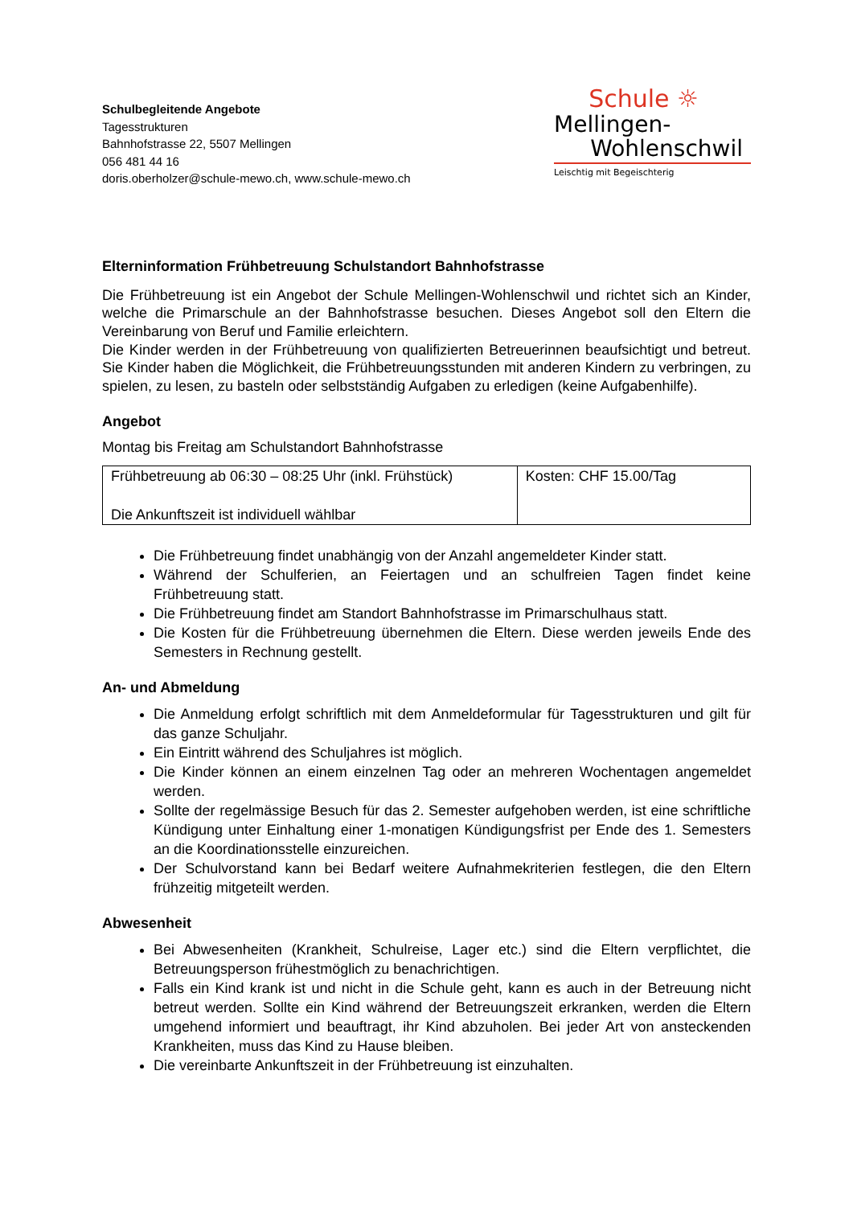Schulbegleitende Angebote
Tagesstrukturen
Bahnhofstrasse 22, 5507 Mellingen
056 481 44 16
doris.oberholzer@schule-mewo.ch, www.schule-mewo.ch
Schule ☼
Mellingen-
Wohlenschwil
Leischtig mit Begeischterig
Elterninformation Frühbetreuung Schulstandort Bahnhofstrasse
Die Frühbetreuung ist ein Angebot der Schule Mellingen-Wohlenschwil und richtet sich an Kinder, welche die Primarschule an der Bahnhofstrasse besuchen. Dieses Angebot soll den Eltern die Vereinbarung von Beruf und Familie erleichtern.
Die Kinder werden in der Frühbetreuung von qualifizierten Betreuerinnen beaufsichtigt und betreut. Sie Kinder haben die Möglichkeit, die Frühbetreuungsstunden mit anderen Kindern zu verbringen, zu spielen, zu lesen, zu basteln oder selbstständig Aufgaben zu erledigen (keine Aufgabenhilfe).
Angebot
Montag bis Freitag am Schulstandort Bahnhofstrasse
| Frühbetreuung ab 06:30 – 08:25 Uhr (inkl. Frühstück) Die Ankunftszeit ist individuell wählbar | Kosten: CHF 15.00/Tag |
Die Frühbetreuung findet unabhängig von der Anzahl angemeldeter Kinder statt.
Während der Schulferien, an Feiertagen und an schulfreien Tagen findet keine Frühbetreuung statt.
Die Frühbetreuung findet am Standort Bahnhofstrasse im Primarschulhaus statt.
Die Kosten für die Frühbetreuung übernehmen die Eltern. Diese werden jeweils Ende des Semesters in Rechnung gestellt.
An- und Abmeldung
Die Anmeldung erfolgt schriftlich mit dem Anmeldeformular für Tagesstrukturen und gilt für das ganze Schuljahr.
Ein Eintritt während des Schuljahres ist möglich.
Die Kinder können an einem einzelnen Tag oder an mehreren Wochentagen angemeldet werden.
Sollte der regelmässige Besuch für das 2. Semester aufgehoben werden, ist eine schriftliche Kündigung unter Einhaltung einer 1-monatigen Kündigungsfrist per Ende des 1. Semesters an die Koordinationsstelle einzureichen.
Der Schulvorstand kann bei Bedarf weitere Aufnahmekriterien festlegen, die den Eltern frühzeitig mitgeteilt werden.
Abwesenheit
Bei Abwesenheiten (Krankheit, Schulreise, Lager etc.) sind die Eltern verpflichtet, die Betreuungsperson frühestmöglich zu benachrichtigen.
Falls ein Kind krank ist und nicht in die Schule geht, kann es auch in der Betreuung nicht betreut werden. Sollte ein Kind während der Betreuungszeit erkranken, werden die Eltern umgehend informiert und beauftragt, ihr Kind abzuholen. Bei jeder Art von ansteckenden Krankheiten, muss das Kind zu Hause bleiben.
Die vereinbarte Ankunftszeit in der Frühbetreuung ist einzuhalten.